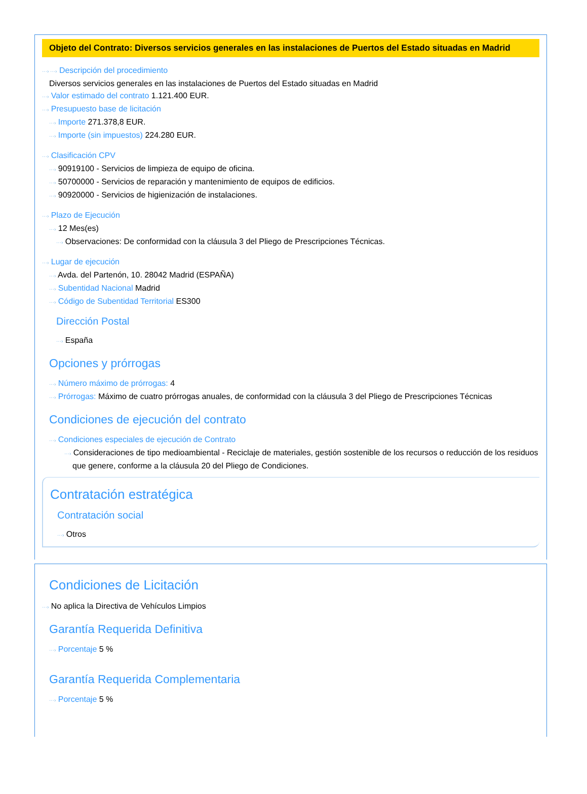Objeto del Contrato: Diversos servicios generales en las instalaciones de Puertos del Estado situadas en Madrid
···› ···› Descripción del procedimiento
Diversos servicios generales en las instalaciones de Puertos del Estado situadas en Madrid
···› Valor estimado del contrato 1.121.400 EUR.
···› Presupuesto base de licitación
···› Importe 271.378,8 EUR.
···› Importe (sin impuestos) 224.280 EUR.
···› Clasificación CPV
···› 90919100 - Servicios de limpieza de equipo de oficina.
···› 50700000 - Servicios de reparación y mantenimiento de equipos de edificios.
···› 90920000 - Servicios de higienización de instalaciones.
···› Plazo de Ejecución
···› 12 Mes(es)
···› Observaciones: De conformidad con la cláusula 3 del Pliego de Prescripciones Técnicas.
···› Lugar de ejecución
···› Avda. del Partenón, 10. 28042 Madrid (ESPAÑA)
···› Subentidad Nacional Madrid
···› Código de Subentidad Territorial ES300
Dirección Postal
···› España
Opciones y prórrogas
···› Número máximo de prórrogas: 4
···› Prórrogas: Máximo de cuatro prórrogas anuales, de conformidad con la cláusula 3 del Pliego de Prescripciones Técnicas
Condiciones de ejecución del contrato
···› Condiciones especiales de ejecución de Contrato
···› Consideraciones de tipo medioambiental - Reciclaje de materiales, gestión sostenible de los recursos o reducción de los residuos que genere, conforme a la cláusula 20 del Pliego de Condiciones.
Contratación estratégica
Contratación social
···› Otros
Condiciones de Licitación
···› No aplica la Directiva de Vehículos Limpios
Garantía Requerida Definitiva
···› Porcentaje 5 %
Garantía Requerida Complementaria
···› Porcentaje 5 %